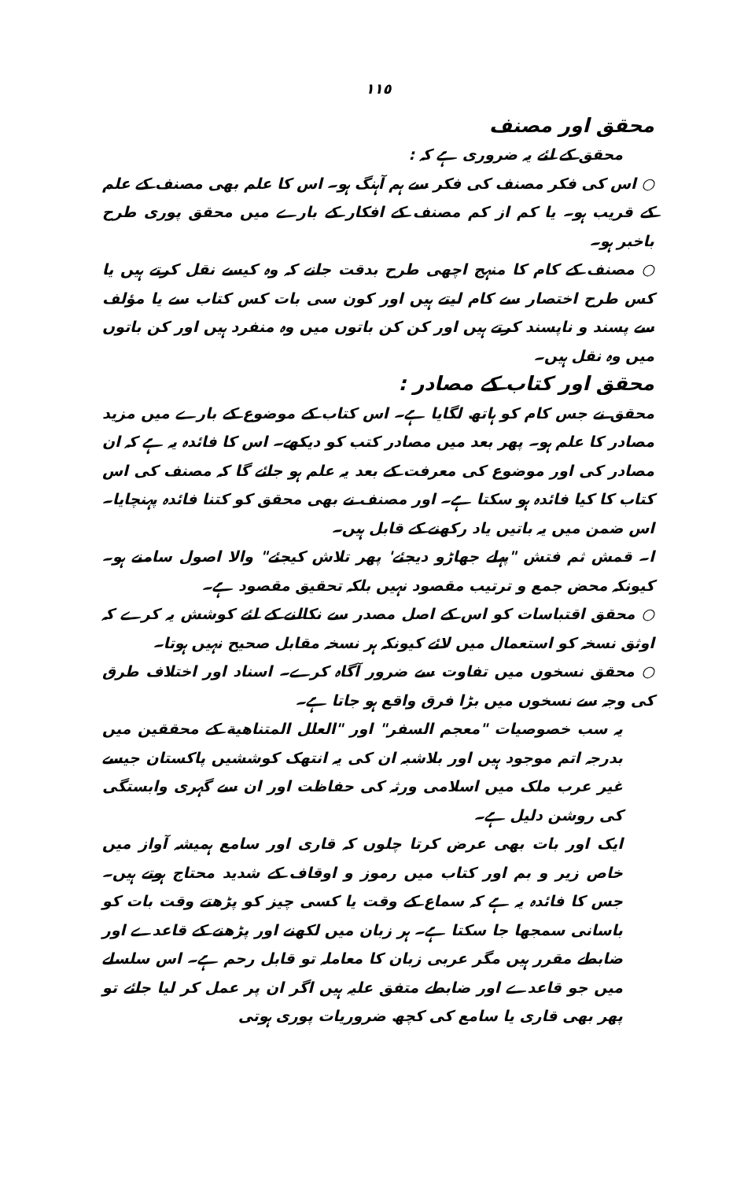١١٥
محقق اور مصنف
محقق کے لئے یہ ضروری ہے کہ :
○ اس کی فکر مصنف کی فکر سے ہم آہنگ ہو۔ اس کا علم بھی مصنف کے علم کے قریب ہو۔ یا کم از کم مصنف کے افکار کے بارے میں محقق پوری طرح باخبر ہو۔
○ مصنف کے کام کا منہج اچھی طرح بدقت جانے کہ وہ کیسے نقل کرتے ہیں یا کس طرح اختصار سے کام لیتے ہیں اور کون سی بات کس کتاب سے یا مؤلف سے پسند و ناپسند کرتے ہیں اور کن کن باتوں میں وہ منفرد ہیں اور کن باتوں میں وہ نقل ہیں۔
محقق اور کتاب کے مصادر :
محقق نے جس کام کو ہاتھ لگایا ہے۔ اس کتاب کے موضوع کے بارے میں مزید مصادر کا علم ہو۔ پھر بعد میں مصادر کتب کو دیکھے۔ اس کا فائدہ یہ ہے کہ ان مصادر کی اور موضوع کی معرفت کے بعد یہ علم ہو جائے گا کہ مصنف کی اس کتاب کا کیا فائدہ ہو سکتا ہے۔ اور مصنف نے بھی محقق کو کتنا فائدہ پہنچایا۔ اس ضمن میں یہ باتیں یاد رکھنے کے قابل ہیں۔
ا۔ قمش ثم فتش "پہلے جھاڑو دیجئے' پھر تلاش کیجئے" والا اصول سامنے ہو۔ کیونکہ محض جمع و ترتیب مقصود نہیں بلکہ تحقیق مقصود ہے۔
○ محقق اقتباسات کو اس کے اصل مصدر سے نکالنے کے لئے کوشش یہ کرے کہ اوثق نسخہ کو استعمال میں لائے کیونکہ ہر نسخہ مقابل صحیح نہیں ہوتا۔
○ محقق نسخوں میں تفاوت سے ضرور آگاہ کرے۔ اسناد اور اختلاف طرق کی وجہ سے نسخوں میں بڑا فرق واقع ہو جاتا ہے۔
یہ سب خصوصیات "معجم السفر" اور "العلل المتناهية کے محققین میں بدرجہ اتم موجود ہیں اور بلاشبہ ان کی یہ انتھک کوششیں پاکستان جیسے غیر عرب ملک میں اسلامی ورثہ کی حفاظت اور ان سے گہری وابستگی کی روشن دلیل ہے۔
ایک اور بات بھی عرض کرتا چلوں کہ قاری اور سامع ہمیشہ آواز میں خاص زیر و بم اور کتاب میں رموز و اوقاف کے شدید محتاج ہوتے ہیں۔ جس کا فائدہ یہ ہے کہ سماع کے وقت یا کسی چیز کو پڑھتے وقت بات کو باسانی سمجھا جا سکتا ہے۔ ہر زبان میں لکھنے اور پڑھنے کے قاعدے اور ضابطے مقرر ہیں مگر عربی زبان کا معاملہ تو قابل رحم ہے۔ اس سلسلے میں جو قاعدے اور ضابطے متفق علیہ ہیں اگر ان پر عمل کر لیا جائے تو پھر بھی قاری یا سامع کی کچھ ضروریات پوری ہوتی